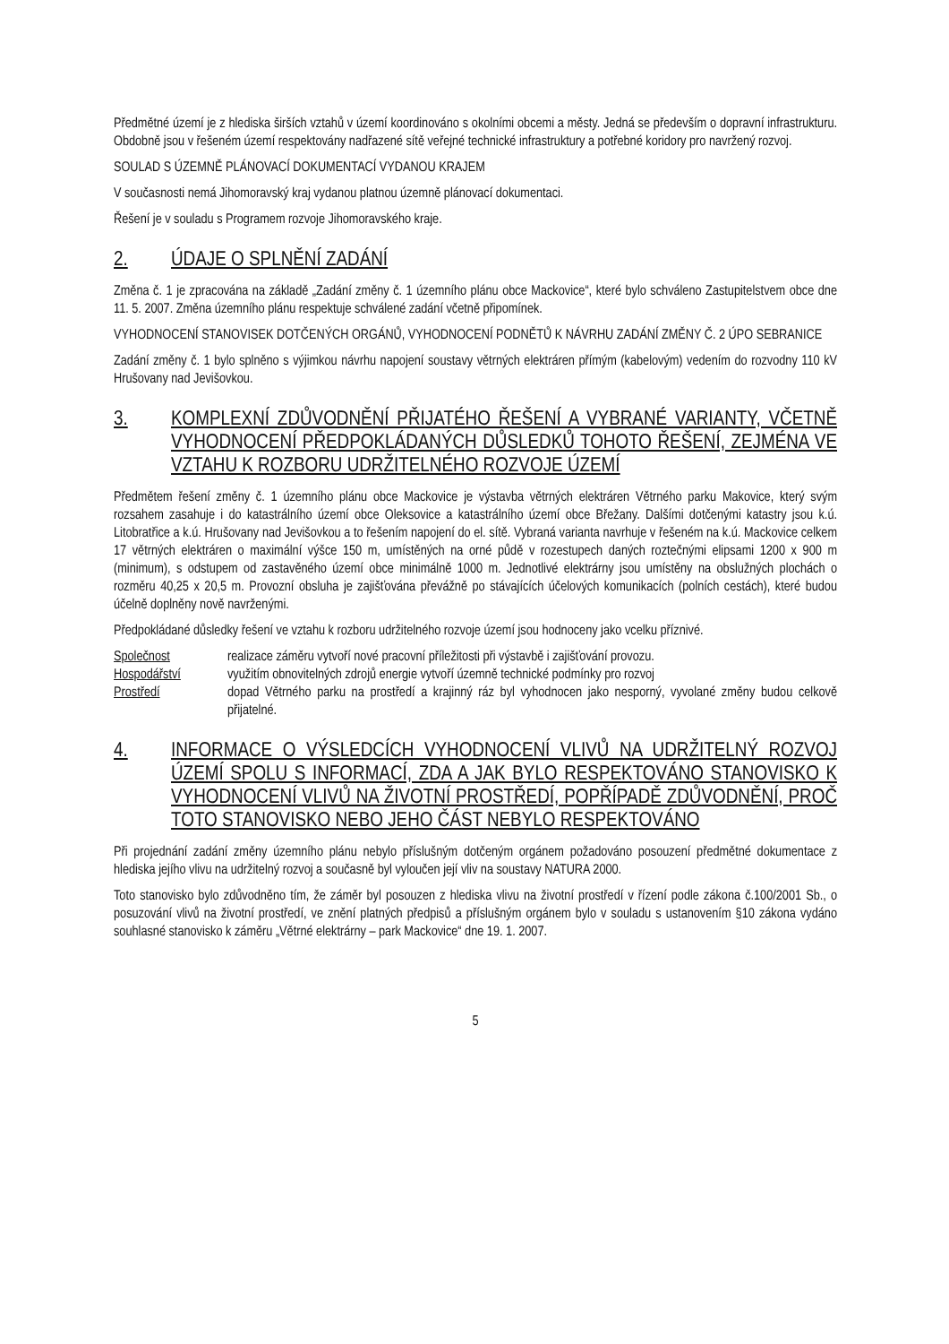Předmětné území je z hlediska širších vztahů v území koordinováno s okolními obcemi a městy. Jedná se především o dopravní infrastrukturu. Obdobně jsou v řešeném území respektovány nadřazené sítě veřejné technické infrastruktury a potřebné koridory pro navržený rozvoj.
SOULAD S ÚZEMNĚ PLÁNOVACÍ DOKUMENTACÍ VYDANOU KRAJEM
V současnosti nemá Jihomoravský kraj vydanou platnou územně plánovací dokumentaci.
Řešení je v souladu s Programem rozvoje Jihomoravského kraje.
2. ÚDAJE O SPLNĚNÍ ZADÁNÍ
Změna č. 1 je zpracována na základě „Zadání změny č. 1 územního plánu obce Mackovice“, které bylo schváleno Zastupitelstvem obce dne 11. 5. 2007. Změna územního plánu respektuje schválené zadání včetně připomínek.
VYHODNOCENÍ STANOVISEK DOTČENÝCH ORGÁNŮ, VYHODNOCENÍ PODNĚTŮ K NÁVRHU ZADÁNÍ ZMĚNY Č. 2 ÚPO SEBRANICE
Zadání změny č. 1 bylo splněno s výjimkou návrhu napojení soustavy větrných elektráren přímým (kabelovým) vedením do rozvodny 110 kV Hrušovany nad Jevišovkou.
3. KOMPLEXNÍ ZDŮVODNĚNÍ PŘIJATÉHO ŘEŠENÍ A VYBRANÉ VARIANTY, VČETNĚ VYHODNOCENÍ PŘEDPOKLÁDANÝCH DŮSLEDKŮ TOHOTO ŘEŠENÍ, ZEJMÉNA VE VZTAHU K ROZBORU UDRŽITELNÉHO ROZVOJE ÚZEMÍ
Předmětem řešení změny č. 1 územního plánu obce Mackovice je výstavba větrných elektráren Větrného parku Makovice, který svým rozsahem zasahuje i do katastrálního území obce Oleksovice a katastrálního území obce Břežany. Dalšími dotčenými katastry jsou k.ú. Litobratřice a k.ú. Hrušovany nad Jevišovkou a to řešením napojení do el. sítě. Vybraná varianta navrhuje v řešeném na k.ú. Mackovice celkem 17 větrných elektráren o maximální výšce 150 m, umístěných na orné půdě v rozestupech daných roztečnými elipsami 1200 x 900 m (minimum), s odstupem od zastavěného území obce minimálně 1000 m. Jednotlivé elektrárny jsou umístěny na obslužných plochách o rozměru 40,25 x 20,5 m. Provozní obsluha je zajišťována převážně po stávajících účelových komunikacích (polních cestách), které budou účelně doplněny nově navrženými.
Předpokládané důsledky řešení ve vztahu k rozboru udržitelného rozvoje území jsou hodnoceny jako vcelku příznivé.
Společnost realizace záměru vytvoří nové pracovní příležitosti při výstavbě i zajišťování provozu.
Hospodářství využitím obnovitelných zdrojů energie vytvoří územně technické podmínky pro rozvoj
Prostředí dopad Větrného parku na prostředí a krajinný ráz byl vyhodnocen jako nesporný, vyvolané změny budou celkově přijatelné.
4. INFORMACE O VÝSLEDCÍCH VYHODNOCENÍ VLIVŮ NA UDRŽITELNÝ ROZVOJ ÚZEMÍ SPOLU S INFORMACÍ, ZDA A JAK BYLO RESPEKTOVÁNO STANOVISKO K VYHODNOCENÍ VLIVŮ NA ŽIVOTNÍ PROSTŘEDÍ, POPŘÍPADĚ ZDŮVODNĚNÍ, PROČ TOTO STANOVISKO NEBO JEHO ČÁST NEBYLO RESPEKTOVÁNO
Při projednání zadání změny územního plánu nebylo příslušným dotčeným orgánem požadováno posouzení předmětné dokumentace z hlediska jejího vlivu na udržitelný rozvoj a současně byl vyloučen její vliv na soustavy NATURA 2000.
Toto stanovisko bylo zdůvodněno tím, že záměr byl posouzen z hlediska vlivu na životní prostředí v řízení podle zákona č.100/2001 Sb., o posuzování vlivů na životní prostředí, ve znění platných předpisů a příslušným orgánem bylo v souladu s ustanovením §10 zákona vydáno souhlasné stanovisko k záměru „Větrné elektrárny – park Mackovice“ dne 19. 1. 2007.
5